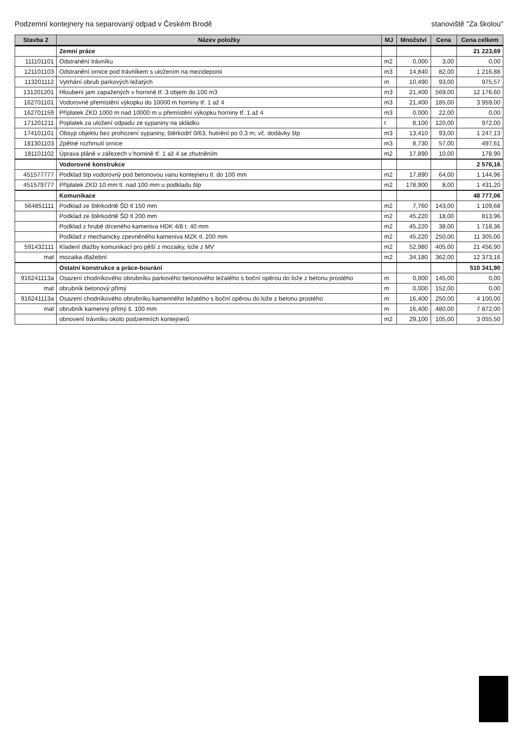Podzemní kontejnery na separovaný odpad v Českém Brodě stanoviště "Za školou"
| Stavba 2 | Název položky | MJ | Množství | Cena | Cena celkem |
| --- | --- | --- | --- | --- | --- |
| | Zemní práce | | | | 21 223,69 |
| 111101101 | Odstranění trávníku | m2 | 0,000 | 3,00 | 0,00 |
| 121101103 | Odstranění ornice pod trávníkem s uložením na mezideponii | m3 | 14,840 | 82,00 | 1 216,88 |
| 113201112 | Vytrhání obrub parkových ležatých | m | 10,490 | 93,00 | 975,57 |
| 131201201 | Hloubení jam zapažených v hornině tř. 3 objem do 100 m3 | m3 | 21,400 | 569,00 | 12 176,60 |
| 162701101 | Vodorovné přemístění výkopku do 10000 m horniny tř. 1 až 4 | m3 | 21,400 | 185,00 | 3 959,00 |
| 162701159 | Příplatek ZKD 1000 m nad 10000 m u přemístění výkopku horniny tř. 1 až 4 | m3 | 0,000 | 22,00 | 0,00 |
| 171201211 | Poplatek za uložení odpadu ze sypaniny na skládku | t | 8,100 | 120,00 | 972,00 |
| 174101101 | Obsyp objektu bez prohození sypaniny, štěrkodrť 0/63, hutnění po 0,3 m; vč. dodávky štp | m3 | 13,410 | 93,00 | 1 247,13 |
| 181301103 | Zpětné rozhrnutí ornice | m3 | 8,730 | 57,00 | 497,61 |
| 181101102 | Úprava pláně v zářezech v hornině tř. 1 až 4 se zhutněním | m2 | 17,890 | 10,00 | 178,90 |
| | Vodorovné konstrukce | | | | 2 576,16 |
| 451577777 | Podklad štp vodorovný pod betonovou vanu kontejneru tl. do 100 mm | m2 | 17,890 | 64,00 | 1 144,96 |
| 451579777 | Příplatek ZKD 10 mm tl. nad 100 mm u podkladu štp | m2 | 178,900 | 8,00 | 1 431,20 |
| | Komunikace | | | | 48 777,06 |
| 564851111 | Podklad ze štěrkodrtě ŠD tl 150 mm | m2 | 7,760 | 143,00 | 1 109,68 |
| | Podklad ze štěrkodrtě ŠD tl 200 mm | m2 | 45,220 | 18,00 | 813,96 |
| | Podklad z hrubě drceného kameniva HDK 4/8 t. 40 mm | m2 | 45,220 | 38,00 | 1 718,36 |
| | Podklad z mechanicky zpevněného kameniva MZK tl. 200 mm | m2 | 45,220 | 250,00 | 11 305,00 |
| 591432111 | Kladení dlažby komunikací pro pěší z mozaiky, lože z MV | m2 | 52,980 | 405,00 | 21 456,90 |
| mat | mozaika dlažební | m2 | 34,180 | 362,00 | 12 373,16 |
| | Ostatní konstrukce a práce-bourání | | | | 510 341,90 |
| 916241113a | Osazení chodníkového obrubníku parkového betonového ležatého s boční opěrou do lože z betonu prostého | m | 0,000 | 145,00 | 0,00 |
| mat | obrubník betonový přímý | m | 0,000 | 152,00 | 0,00 |
| 916241113a | Osazení chodníkového obrubníku kamenného ležatého s boční opěrou do lože z betonu prostého | m | 16,400 | 250,00 | 4 100,00 |
| mat | obrubník kamenný přímý š. 100 mm | m | 16,400 | 480,00 | 7 872,00 |
| | obnovení trávníku okolo podzemních kontejnerů | m2 | 29,100 | 105,00 | 3 055,50 |